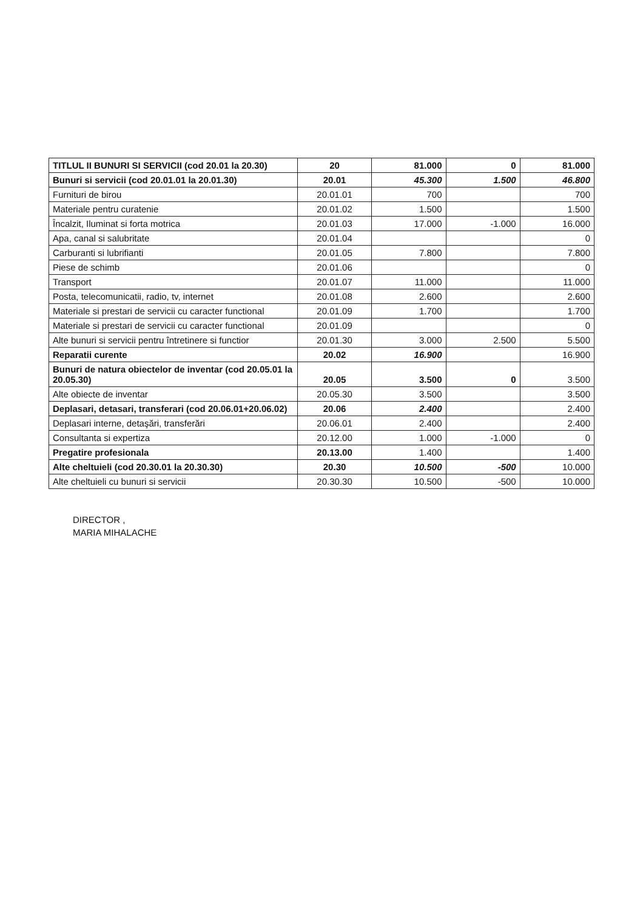| TITLUL II BUNURI SI SERVICII (cod 20.01 la 20.30) | 20 | 81.000 | 0 | 81.000 |
| Bunuri si servicii (cod 20.01.01 la 20.01.30) | 20.01 | 45.300 | 1.500 | 46.800 |
| Furnituri de birou | 20.01.01 | 700 | | 700 |
| Materiale pentru curatenie | 20.01.02 | 1.500 | | 1.500 |
| Încalzit, Iluminat si forta motrica | 20.01.03 | 17.000 | -1.000 | 16.000 |
| Apa, canal si salubritate | 20.01.04 | | | 0 |
| Carburanti si lubrifianti | 20.01.05 | 7.800 | | 7.800 |
| Piese de schimb | 20.01.06 | | | 0 |
| Transport | 20.01.07 | 11.000 | | 11.000 |
| Posta, telecomunicatii, radio, tv, internet | 20.01.08 | 2.600 | | 2.600 |
| Materiale si prestari de servicii cu caracter functional | 20.01.09 | 1.700 | | 1.700 |
| Materiale si prestari de servicii cu caracter functional | 20.01.09 | | | 0 |
| Alte bunuri si servicii pentru întretinere si functior | 20.01.30 | 3.000 | 2.500 | 5.500 |
| Reparatii curente | 20.02 | 16.900 | | 16.900 |
| Bunuri de natura obiectelor de inventar (cod 20.05.01 la 20.05.30) | 20.05 | 3.500 | 0 | 3.500 |
| Alte obiecte de inventar | 20.05.30 | 3.500 | | 3.500 |
| Deplasari, detasari, transferari (cod 20.06.01+20.06.02) | 20.06 | 2.400 | | 2.400 |
| Deplasari interne, detaşări, transferări | 20.06.01 | 2.400 | | 2.400 |
| Consultanta si expertiza | 20.12.00 | 1.000 | -1.000 | 0 |
| Pregatire profesionala | 20.13.00 | 1.400 | | 1.400 |
| Alte cheltuieli (cod 20.30.01 la 20.30.30) | 20.30 | 10.500 | -500 | 10.000 |
| Alte cheltuieli cu bunuri si servicii | 20.30.30 | 10.500 | -500 | 10.000 |
DIRECTOR ,
MARIA MIHALACHE